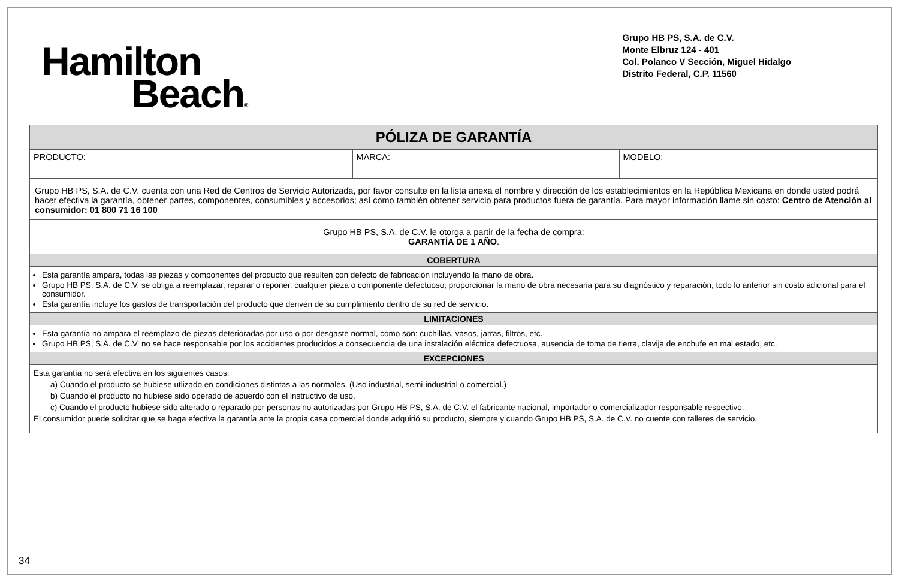Hamilton
Beach®
Grupo HB PS, S.A. de C.V.
Monte Elbruz 124 - 401
Col. Polanco V Sección, Miguel Hidalgo
Distrito Federal, C.P. 11560
| PÓLIZA DE GARANTÍA | | | |
| --- | --- | --- | --- |
| PRODUCTO: | MARCA: | | MODELO: |
| Grupo HB PS, S.A. de C.V. cuenta con una Red de Centros de Servicio Autorizada, por favor consulte en la lista anexa el nombre y dirección de los establecimientos en la República Mexicana en donde usted podrá hacer efectiva la garantía, obtener partes, componentes, consumibles y accesorios; así como también obtener servicio para productos fuera de garantía. Para mayor información llame sin costo: Centro de Atención al consumidor: 01 800 71 16 100 | | | |
| Grupo HB PS, S.A. de C.V. le otorga a partir de la fecha de compra: GARANTÍA DE 1 AÑO . | | | |
| COBERTURA | | | |
| Esta garantía ampara, todas las piezas y componentes del producto que resulten con defecto de fabricación incluyendo la mano de obra. Grupo HB PS, S.A. de C.V. se obliga a reemplazar, reparar o reponer, cualquier pieza o componente defectuoso; proporcionar la mano de obra necesaria para su diagnóstico y reparación, todo lo anterior sin costo adicional para el consumidor. Esta garantía incluye los gastos de transportación del producto que deriven de su cumplimiento dentro de su red de servicio. | | | |
| LIMITACIONES | | | |
| Esta garantía no ampara el reemplazo de piezas deterioradas por uso o por desgaste normal, como son: cuchillas, vasos, jarras, filtros, etc. Grupo HB PS, S.A. de C.V. no se hace responsable por los accidentes producidos a consecuencia de una instalación eléctrica defectuosa, ausencia de toma de tierra, clavija de enchufe en mal estado, etc. | | | |
| EXCEPCIONES | | | |
| Esta garantía no será efectiva en los siguientes casos: a) Cuando el producto se hubiese utlizado en condiciones distintas a las normales. (Uso industrial, semi-industrial o comercial.) b) Cuando el producto no hubiese sido operado de acuerdo con el instructivo de uso. c) Cuando el producto hubiese sido alterado o reparado por personas no autorizadas por Grupo HB PS, S.A. de C.V. el fabricante nacional, importador o comercializador responsable respectivo. El consumidor puede solicitar que se haga efectiva la garantía ante la propia casa comercial donde adquirió su producto, siempre y cuando Grupo HB PS, S.A. de C.V. no cuente con talleres de servicio. | | | |
34